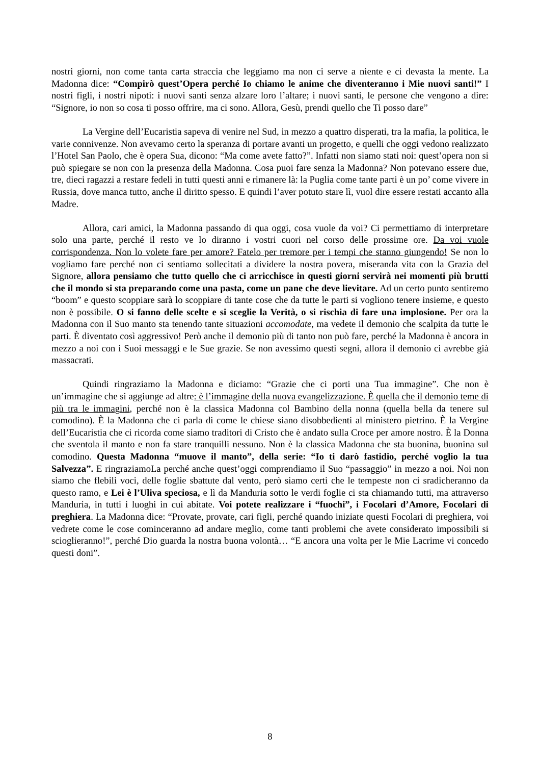nostri giorni, non come tanta carta straccia che leggiamo ma non ci serve a niente e ci devasta la mente. La Madonna dice: “Compirò quest’Opera perché Io chiamo le anime che diventeranno i Mie nuovi santi!” I nostri figli, i nostri nipoti: i nuovi santi senza alzare loro l’altare; i nuovi santi, le persone che vengono a dire: “Signore, io non so cosa ti posso offrire, ma ci sono. Allora, Gesù, prendi quello che Ti posso dare”
La Vergine dell’Eucaristia sapeva di venire nel Sud, in mezzo a quattro disperati, tra la mafia, la politica, le varie connivenze. Non avevamo certo la speranza di portare avanti un progetto, e quelli che oggi vedono realizzato l’Hotel San Paolo, che è opera Sua, dicono: “Ma come avete fatto?”. Infatti non siamo stati noi: quest’opera non si può spiegare se non con la presenza della Madonna. Cosa puoi fare senza la Madonna? Non potevano essere due, tre, dieci ragazzi a restare fedeli in tutti questi anni e rimanere là: la Puglia come tante parti è un po’ come vivere in Russia, dove manca tutto, anche il diritto spesso. E quindi l’aver potuto stare lì, vuol dire essere restati accanto alla Madre.
Allora, cari amici, la Madonna passando di qua oggi, cosa vuole da voi? Ci permettiamo di interpretare solo una parte, perché il resto ve lo diranno i vostri cuori nel corso delle prossime ore. Da voi vuole corrispondenza. Non lo volete fare per amore? Fatelo per tremore per i tempi che stanno giungendo! Se non lo vogliamo fare perché non ci sentiamo sollecitati a dividere la nostra povera, miseranda vita con la Grazia del Signore, allora pensiamo che tutto quello che ci arricchisce in questi giorni servirà nei momenti più brutti che il mondo si sta preparando come una pasta, come un pane che deve lievitare. Ad un certo punto sentiremo “boom” e questo scoppiare sarà lo scoppiare di tante cose che da tutte le parti si vogliono tenere insieme, e questo non è possibile. O si fanno delle scelte e si sceglie la Verità, o si rischia di fare una implosione. Per ora la Madonna con il Suo manto sta tenendo tante situazioni accomodate, ma vedete il demonio che scalpita da tutte le parti. È diventato così aggressivo! Però anche il demonio più di tanto non può fare, perché la Madonna è ancora in mezzo a noi con i Suoi messaggi e le Sue grazie. Se non avessimo questi segni, allora il demonio ci avrebbe già massacrati.
Quindi ringraziamo la Madonna e diciamo: “Grazie che ci porti una Tua immagine”. Che non è un’immagine che si aggiunge ad altre: è l’immagine della nuova evangelizzazione. È quella che il demonio teme di più tra le immagini, perché non è la classica Madonna col Bambino della nonna (quella bella da tenere sul comodino). È la Madonna che ci parla di come le chiese siano disobbedienti al ministero pietrino. È la Vergine dell’Eucaristia che ci ricorda come siamo traditori di Cristo che è andato sulla Croce per amore nostro. È la Donna che sventola il manto e non fa stare tranquilli nessuno. Non è la classica Madonna che sta buonina, buonina sul comodino. Questa Madonna “muove il manto”, della serie: “Io ti darò fastidio, perché voglio la tua Salvezza”. E ringraziamoLa perché anche quest’oggi comprendiamo il Suo “passaggio” in mezzo a noi. Noi non siamo che flebili voci, delle foglie sbattute dal vento, però siamo certi che le tempeste non ci sradicheranno da questo ramo, e Lei è l’Uliva speciosa, e lì da Manduria sotto le verdi foglie ci sta chiamando tutti, ma attraverso Manduria, in tutti i luoghi in cui abitate. Voi potete realizzare i “fuochi”, i Focolari d’Amore, Focolari di preghiera. La Madonna dice: “Provate, provate, cari figli, perché quando iniziate questi Focolari di preghiera, voi vedrete come le cose cominceranno ad andare meglio, come tanti problemi che avete considerato impossibili si scioglieranno!”, perché Dio guarda la nostra buona volontà… “E ancora una volta per le Mie Lacrime vi concedo questi doni”.
8